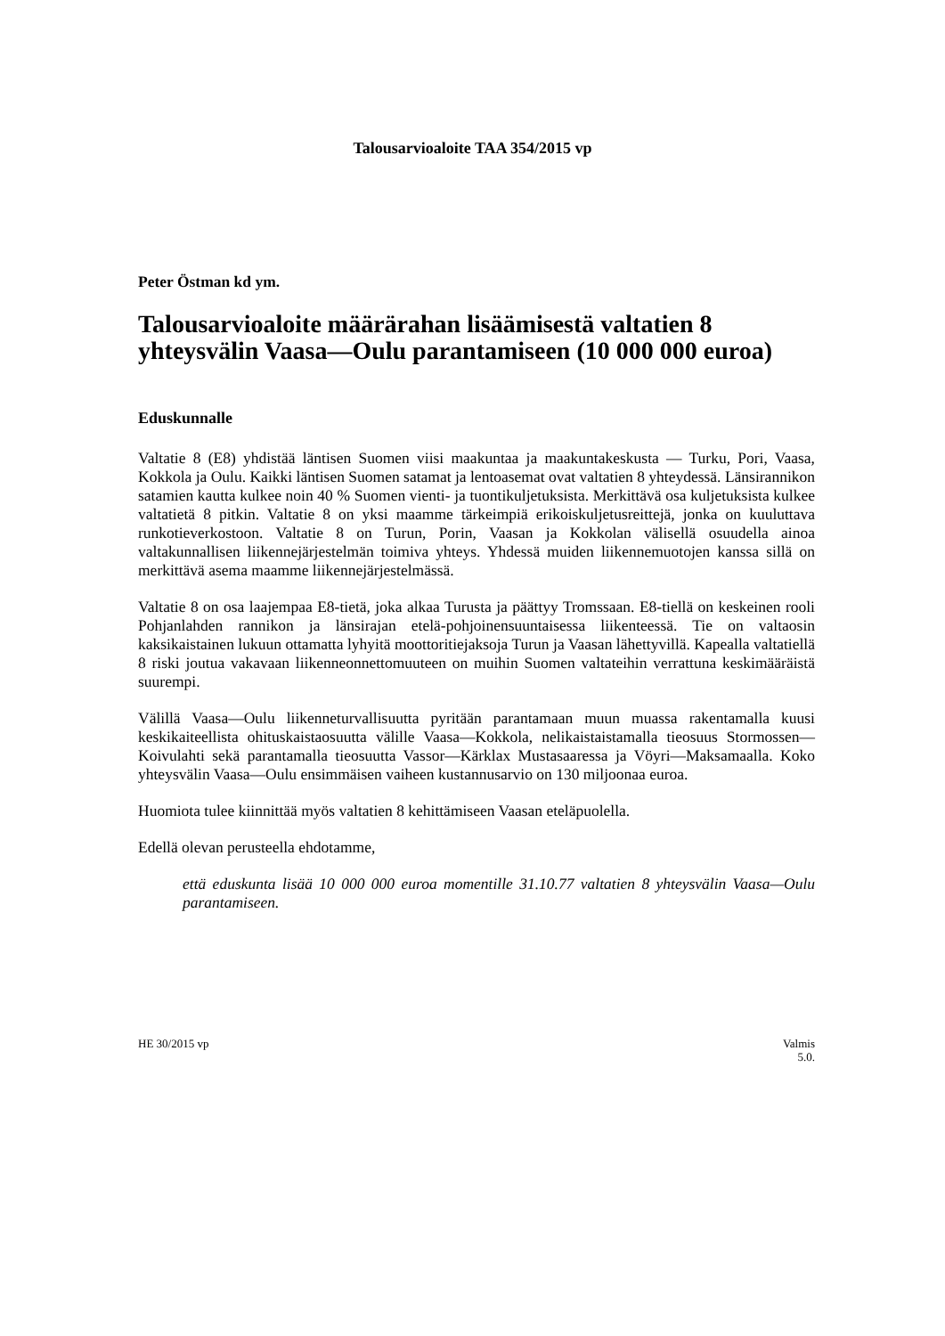Talousarvioaloite TAA 354/2015 vp
Peter Östman kd ym.
Talousarvioaloite määrärahan lisäämisestä valtatien 8 yhteysvälin Vaasa—Oulu parantamiseen (10 000 000 euroa)
Eduskunnalle
Valtatie 8 (E8) yhdistää läntisen Suomen viisi maakuntaa ja maakuntakeskusta — Turku, Pori, Vaasa, Kokkola ja Oulu. Kaikki läntisen Suomen satamat ja lentoasemat ovat valtatien 8 yhteydessä. Länsirannikon satamien kautta kulkee noin 40 % Suomen vienti- ja tuontikuljetuksista. Merkittävä osa kuljetuksista kulkee valtatietä 8 pitkin. Valtatie 8 on yksi maamme tärkeimpiä erikoiskuljetusreittejä, jonka on kuuluttava runkotieverkostoon. Valtatie 8 on Turun, Porin, Vaasan ja Kokkolan välisellä osuudella ainoa valtakunnallisen liikennejärjestelmän toimiva yhteys. Yhdessä muiden liikennemuotojen kanssa sillä on merkittävä asema maamme liikennejärjestelmässä.
Valtatie 8 on osa laajempaa E8-tietä, joka alkaa Turusta ja päättyy Tromssaan. E8-tiellä on keskeinen rooli Pohjanlahden rannikon ja länsirajan etelä-pohjoinensuuntaisessa liikenteessä. Tie on valtaosin kaksikaistainen lukuun ottamatta lyhyitä moottoritiejaksoja Turun ja Vaasan lähettyvillä. Kapealla valtatiellä 8 riski joutua vakavaan liikenneonnettomuuteen on muihin Suomen valtateihin verrattuna keskimääräistä suurempi.
Välillä Vaasa—Oulu liikenneturvallisuutta pyritään parantamaan muun muassa rakentamalla kuusi keskikaiteellista ohituskaistaosuutta välille Vaasa—Kokkola, nelikaistaistamalla tieosuus Stormossen—Koivulahti sekä parantamalla tieosuutta Vassor—Kärklax Mustasaaressa ja Vöyri—Maksamaalla. Koko yhteysvälin Vaasa—Oulu ensimmäisen vaiheen kustannusarvio on 130 miljoonaa euroa.
Huomiota tulee kiinnittää myös valtatien 8 kehittämiseen Vaasan eteläpuolella.
Edellä olevan perusteella ehdotamme,
että eduskunta lisää 10 000 000 euroa momentille 31.10.77 valtatien 8 yhteysvälin Vaasa—Oulu parantamiseen.
HE 30/2015 vp Valmis
5.0.